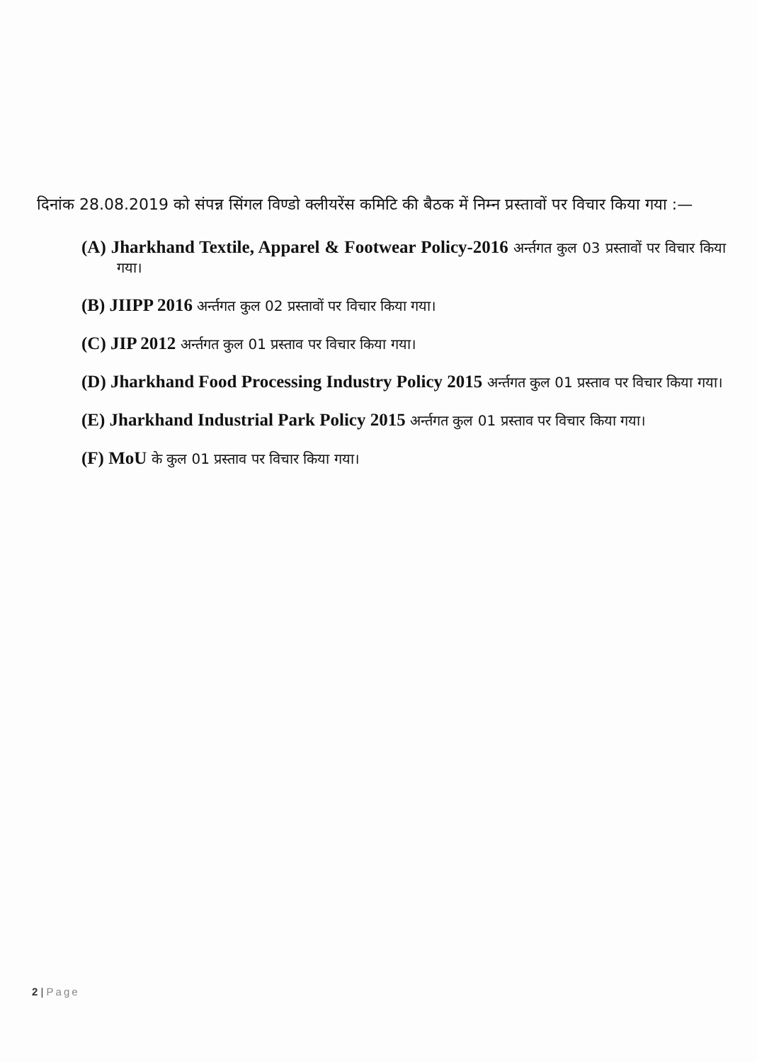दिनांक 28.08.2019 को संपन्न सिंगल विण्डो क्लीयरेंस कमिटि की बैठक में निम्न प्रस्तावों पर विचार किया गया :—
(A) Jharkhand Textile, Apparel & Footwear Policy-2016 अर्न्तगत कुल 03 प्रस्तावों पर विचार किया गया।
(B) JIIPP 2016 अर्न्तगत कुल 02 प्रस्तावों पर विचार किया गया।
(C) JIP 2012 अर्न्तगत कुल 01 प्रस्ताव पर विचार किया गया।
(D) Jharkhand Food Processing Industry Policy 2015 अर्न्तगत कुल 01 प्रस्ताव पर विचार किया गया।
(E) Jharkhand Industrial Park Policy 2015 अर्न्तगत कुल 01 प्रस्ताव पर विचार किया गया।
(F) MoU के कुल 01 प्रस्ताव पर विचार किया गया।
2 | Page